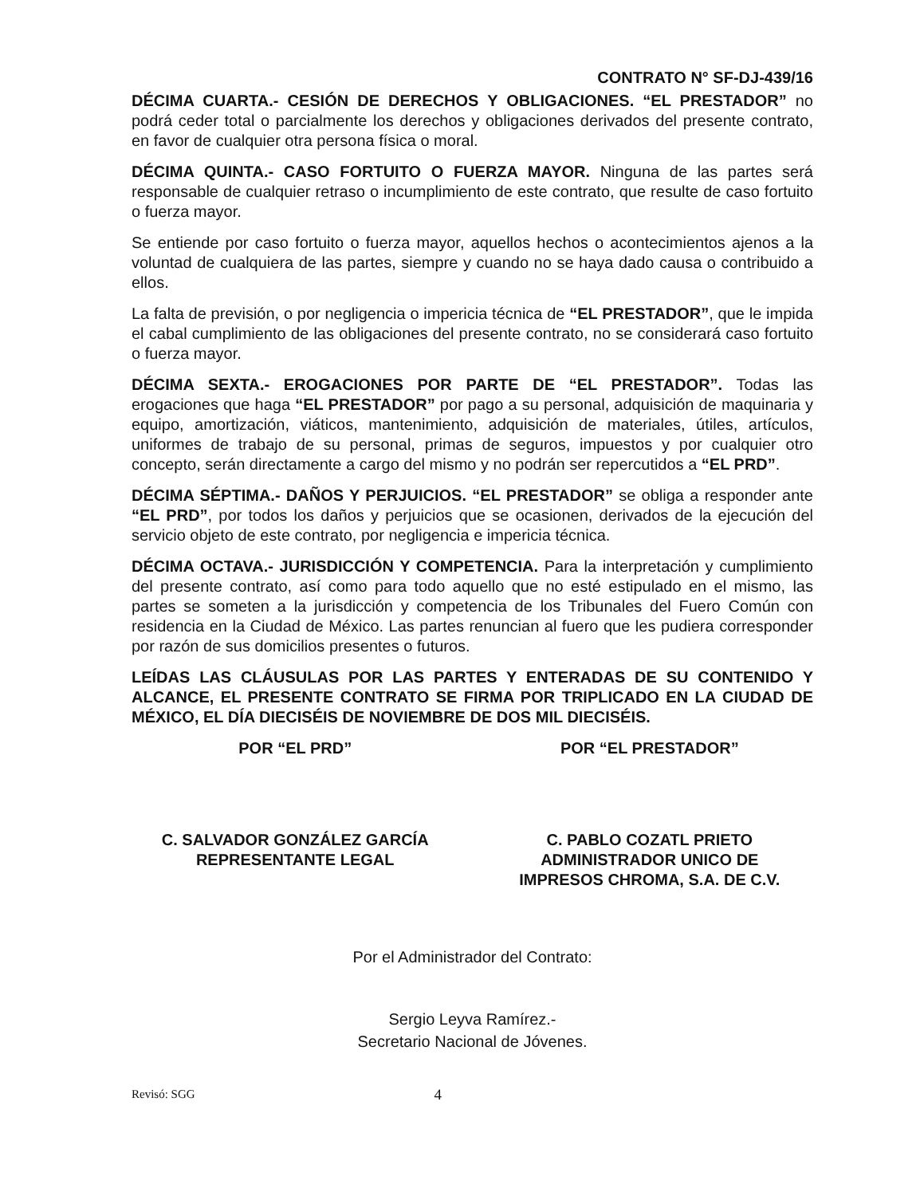CONTRATO N° SF-DJ-439/16
DÉCIMA CUARTA.- CESIÓN DE DERECHOS Y OBLIGACIONES. “EL PRESTADOR” no podrá ceder total o parcialmente los derechos y obligaciones derivados del presente contrato, en favor de cualquier otra persona física o moral.
DÉCIMA QUINTA.- CASO FORTUITO O FUERZA MAYOR. Ninguna de las partes será responsable de cualquier retraso o incumplimiento de este contrato, que resulte de caso fortuito o fuerza mayor.
Se entiende por caso fortuito o fuerza mayor, aquellos hechos o acontecimientos ajenos a la voluntad de cualquiera de las partes, siempre y cuando no se haya dado causa o contribuido a ellos.
La falta de previsión, o por negligencia o impericia técnica de “EL PRESTADOR”, que le impida el cabal cumplimiento de las obligaciones del presente contrato, no se considerará caso fortuito o fuerza mayor.
DÉCIMA SEXTA.- EROGACIONES POR PARTE DE “EL PRESTADOR”. Todas las erogaciones que haga “EL PRESTADOR” por pago a su personal, adquisición de maquinaria y equipo, amortización, viáticos, mantenimiento, adquisición de materiales, útiles, artículos, uniformes de trabajo de su personal, primas de seguros, impuestos y por cualquier otro concepto, serán directamente a cargo del mismo y no podrán ser repercutidos a “EL PRD”.
DÉCIMA SÉPTIMA.- DAÑOS Y PERJUICIOS. “EL PRESTADOR” se obliga a responder ante “EL PRD”, por todos los daños y perjuicios que se ocasionen, derivados de la ejecución del servicio objeto de este contrato, por negligencia e impericia técnica.
DÉCIMA OCTAVA.- JURISDICCIÓN Y COMPETENCIA. Para la interpretación y cumplimiento del presente contrato, así como para todo aquello que no esté estipulado en el mismo, las partes se someten a la jurisdicción y competencia de los Tribunales del Fuero Común con residencia en la Ciudad de México. Las partes renuncian al fuero que les pudiera corresponder por razón de sus domicilios presentes o futuros.
LEÍDAS LAS CLÁUSULAS POR LAS PARTES Y ENTERADAS DE SU CONTENIDO Y ALCANCE, EL PRESENTE CONTRATO SE FIRMA POR TRIPLICADO EN LA CIUDAD DE MÉXICO, EL DÍA DIECISÉIS DE NOVIEMBRE DE DOS MIL DIECISÉIS.
POR “EL PRD”
C. SALVADOR GONZÁLEZ GARCÍA
REPRESENTANTE LEGAL
POR “EL PRESTADOR”
C. PABLO COZATL PRIETO
ADMINISTRADOR UNICO DE
IMPRESOS CHROMA, S.A. DE C.V.
Por el Administrador del Contrato:
Sergio Leyva Ramírez.-
Secretario Nacional de Jóvenes.
Revisó: SGG 4